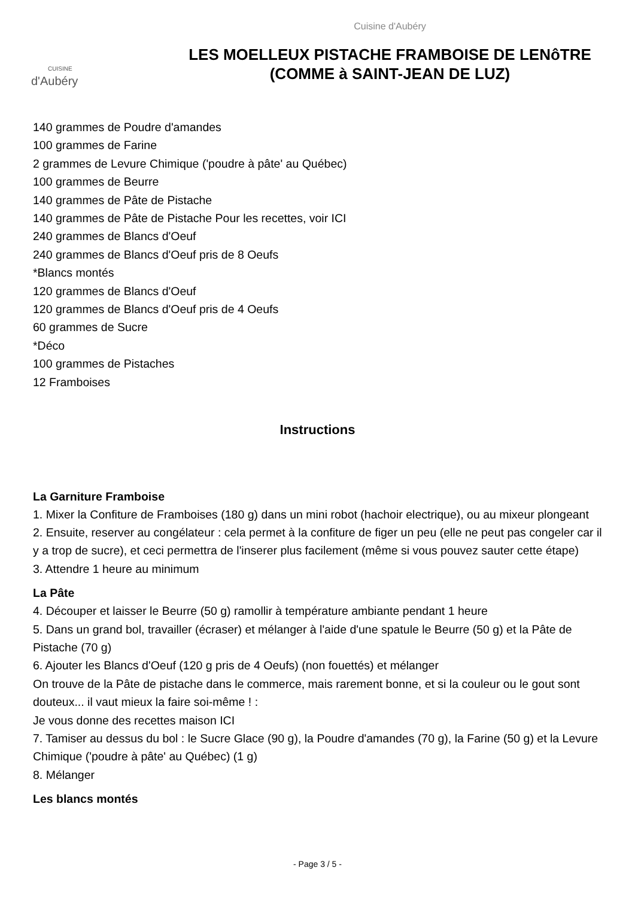CUISINE
d'Aubéry
Cuisine d'Aubéry
LES MOELLEUX PISTACHE FRAMBOISE DE LENôTRE
(COMME à SAINT-JEAN DE LUZ)
140 grammes de Poudre d'amandes
100 grammes de Farine
2 grammes de Levure Chimique ('poudre à pâte' au Québec)
100 grammes de Beurre
140 grammes de Pâte de Pistache
140 grammes de Pâte de Pistache Pour les recettes, voir ICI
240 grammes de Blancs d'Oeuf
240 grammes de Blancs d'Oeuf pris de 8 Oeufs
*Blancs montés
120 grammes de Blancs d'Oeuf
120 grammes de Blancs d'Oeuf pris de 4 Oeufs
60 grammes de Sucre
*Déco
100 grammes de Pistaches
12 Framboises
Instructions
La Garniture Framboise
1. Mixer la Confiture de Framboises (180 g) dans un mini robot (hachoir electrique), ou au mixeur plongeant
2. Ensuite, reserver au congélateur : cela permet à la confiture de figer un peu (elle ne peut pas congeler car il y a trop de sucre), et ceci permettra de l'inserer plus facilement (même si vous pouvez sauter cette étape)
3. Attendre 1 heure au minimum
La Pâte
4. Découper et laisser le Beurre (50 g) ramollir à température ambiante pendant 1 heure
5. Dans un grand bol, travailler (écraser) et mélanger à l'aide d'une spatule le Beurre (50 g) et la Pâte de Pistache (70 g)
6. Ajouter les Blancs d'Oeuf (120 g pris de 4 Oeufs) (non fouettés) et mélanger
On trouve de la Pâte de pistache dans le commerce, mais rarement bonne, et si la couleur ou le gout sont douteux... il vaut mieux la faire soi-même ! :
Je vous donne des recettes maison ICI
7. Tamiser au dessus du bol : le Sucre Glace (90 g), la Poudre d'amandes (70 g), la Farine (50 g) et la Levure Chimique ('poudre à pâte' au Québec) (1 g)
8. Mélanger
Les blancs montés
- Page 3 / 5 -